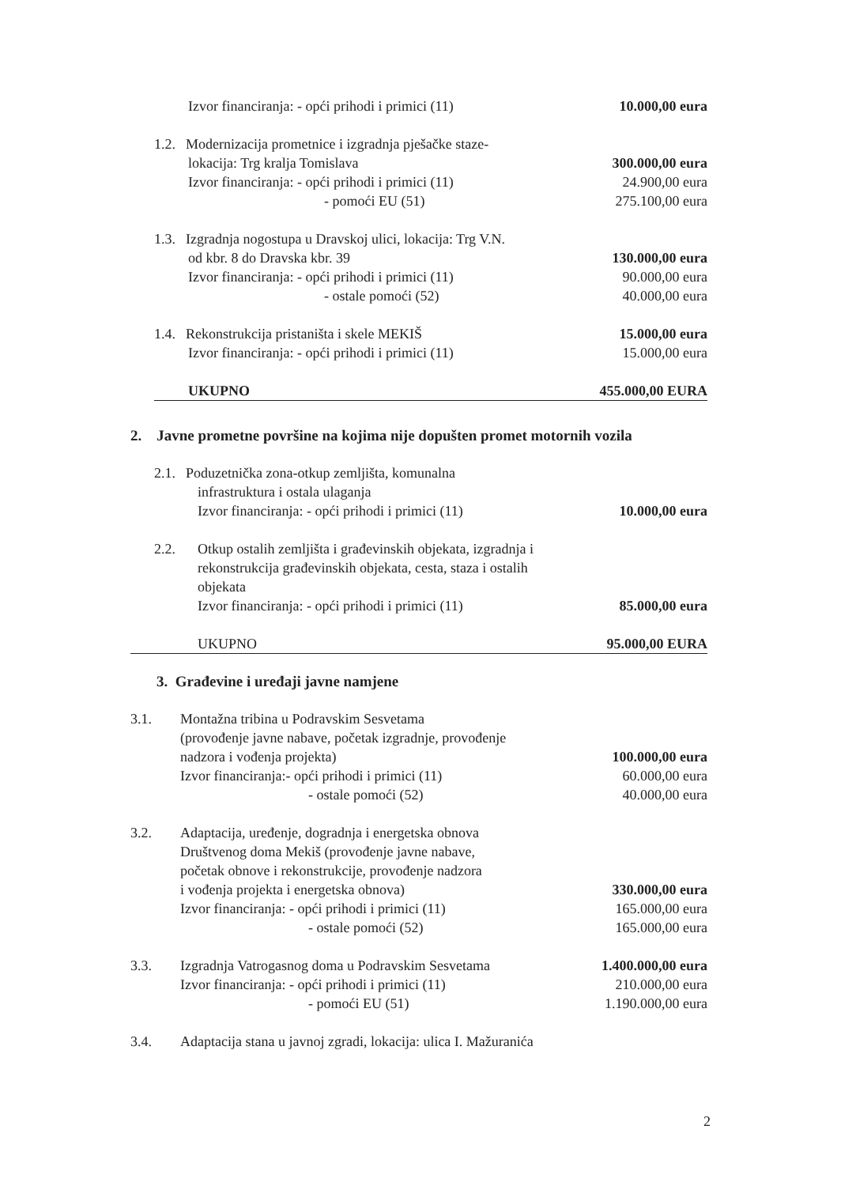Izvor financiranja: - opći prihodi i primici (11)
10.000,00 eura
1.2. Modernizacija prometnice i izgradnja pješačke staze-
lokacija: Trg kralja Tomislava 300.000,00 eura
Izvor financiranja: - opći prihodi i primici (11)
24.900,00 eura
- pomoći EU (51) 275.100,00 eura
1.3. Izgradnja nogostupa u Dravskoj ulici, lokacija: Trg V.N.
od kbr. 8 do Dravska kbr. 39 130.000,00 eura
Izvor financiranja: - opći prihodi i primici (11)
90.000,00 eura
- ostale pomoći (52) 40.000,00 eura
1.4. Rekonstrukcija pristaništa i skele MEKIŠ
15.000,00 eura
Izvor financiranja: - opći prihodi i primici (11)
15.000,00 eura
UKUPNO 455.000,00 EURA
2. Javne prometne površine na kojima nije dopušten promet motornih vozila
2.1. Poduzetnička zona-otkup zemljišta, komunalna
infrastruktura i ostala ulaganja
Izvor financiranja: - opći prihodi i primici (11)
10.000,00 eura
2.2. Otkup ostalih zemljišta i građevinskih objekata, izgradnja i
rekonstrukcija građevinskih objekata, cesta, staza i ostalih
objekata
Izvor financiranja: - opći prihodi i primici (11)
85.000,00 eura
UKUPNO 95.000,00 EURA
3. Građevine i uređaji javne namjene
3.1. Montažna tribina u Podravskim Sesvetama
(provođenje javne nabave, početak izgradnje, provođenje
nadzora i vođenja projekta) 100.000,00 eura
Izvor financiranja:- opći prihodi i primici (11)
60.000,00 eura
- ostale pomoći (52) 40.000,00 eura
3.2. Adaptacija, uređenje, dogradnja i energetska obnova
Društvenog doma Mekiš (provođenje javne nabave,
početak obnove i rekonstrukcije, provođenje nadzora
i vođenja projekta i energetska obnova)
330.000,00 eura
Izvor financiranja: - opći prihodi i primici (11)
165.000,00 eura
- ostale pomoći (52) 165.000,00 eura
3.3. Izgradnja Vatrogasnog doma u Podravskim Sesvetama
1.400.000,00 eura
Izvor financiranja: - opći prihodi i primici (11)
210.000,00 eura
- pomoći EU (51) 1.190.000,00 eura
3.4. Adaptacija stana u javnoj zgradi, lokacija: ulica I. Mažuranića
2